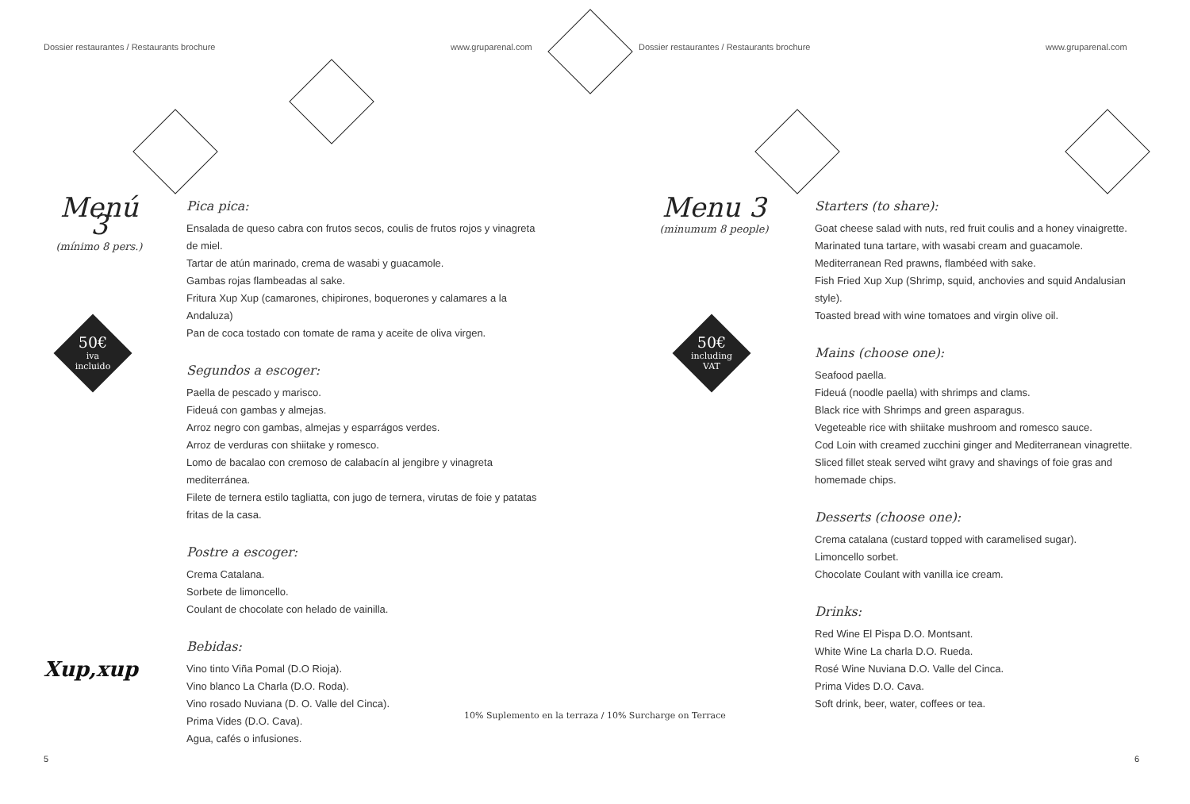Dossier restaurantes / Restaurants brochure
www.gruparenal.com
Dossier restaurantes / Restaurants brochure
www.gruparenal.com
Menú 3
(mínimo 8 pers.)
50€
iva
incluido
Xup,xup
Pica pica:
Ensalada de queso cabra con frutos secos, coulis de frutos rojos y vinagreta de miel.
Tartar de atún marinado, crema de wasabi y guacamole.
Gambas rojas flambeadas al sake.
Fritura Xup Xup (camarones, chipirones, boquerones y calamares a la Andaluza)
Pan de coca tostado con tomate de rama y aceite de oliva virgen.
Segundos a escoger:
Paella de pescado y marisco.
Fideuá con gambas y almejas.
Arroz negro con gambas, almejas y esparrágos verdes.
Arroz de verduras con shiitake y romesco.
Lomo de bacalao con cremoso de calabacín al jengibre y vinagreta mediterránea.
Filete de ternera estilo tagliatta, con jugo de ternera, virutas de foie y patatas fritas de la casa.
Postre a escoger:
Crema Catalana.
Sorbete de limoncello.
Coulant de chocolate con helado de vainilla.
Bebidas:
Vino tinto Viña Pomal (D.O Rioja).
Vino blanco La Charla (D.O. Roda).
Vino rosado Nuviana (D. O. Valle del Cinca).
Prima Vides (D.O. Cava).
Agua, cafés o infusiones.
5
10% Suplemento en la terraza / 10% Surcharge on Terrace
Menu 3
(minumum 8 people)
50€
including
VAT
Starters (to share):
Goat cheese salad with nuts, red fruit coulis and a honey vinaigrette.
Marinated tuna tartare, with wasabi cream and guacamole.
Mediterranean Red prawns, flambéed with sake.
Fish Fried Xup Xup (Shrimp, squid, anchovies and squid Andalusian style).
Toasted bread with wine tomatoes and virgin olive oil.
Mains (choose one):
Seafood paella.
Fideuá (noodle paella) with shrimps and clams.
Black rice with Shrimps and green asparagus.
Vegeteable rice with shiitake mushroom and romesco sauce.
Cod Loin with creamed zucchini ginger and Mediterranean vinagrette.
Sliced fillet steak served wiht gravy and shavings of foie gras and homemade chips.
Desserts (choose one):
Crema catalana (custard topped with caramelised sugar).
Limoncello sorbet.
Chocolate Coulant with vanilla ice cream.
Drinks:
Red Wine El Pispa D.O. Montsant.
White Wine La charla D.O. Rueda.
Rosé Wine Nuviana D.O. Valle del Cinca.
Prima Vides D.O. Cava.
Soft drink, beer, water, coffees or tea.
6